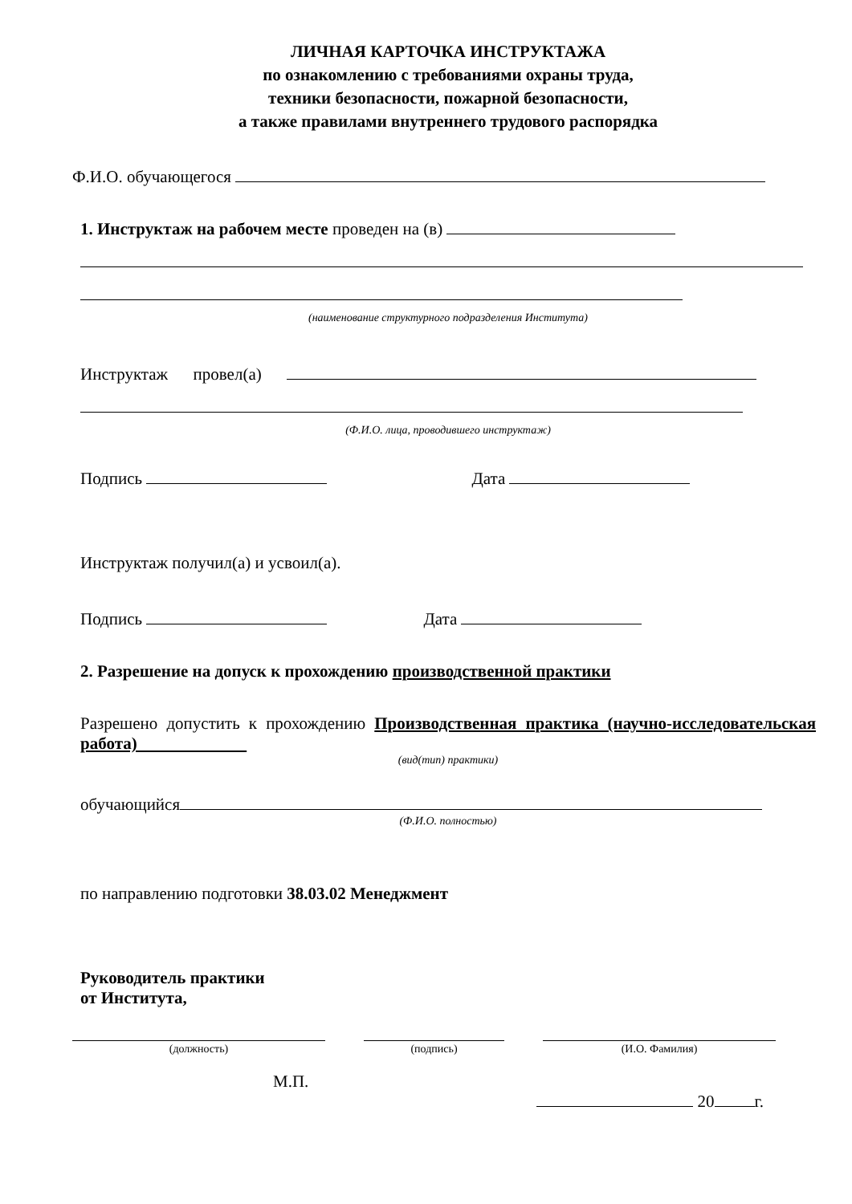ЛИЧНАЯ КАРТОЧКА ИНСТРУКТАЖА
по ознакомлению с требованиями охраны труда,
техники безопасности, пожарной безопасности,
а также правилами внутреннего трудового распорядка
Ф.И.О. обучающегося
1. Инструктаж на рабочем месте проведен на (в)
(наименование структурного подразделения Института)
Инструктаж провел(а)
(Ф.И.О. лица, проводившего инструктаж)
Подпись Дата
Инструктаж получил(а) и усвоил(а).
Подпись Дата
2. Разрешение на допуск к прохождению производственной практики
Разрешено допустить к прохождению Производственная практика (научно-исследовательская работа)
(вид(тип) практики)
обучающийся
(Ф.И.О. полностью)
по направлению подготовки 38.03.02 Менеджмент
Руководитель практики
от Института,
(должность) (подпись) (И.О. Фамилия)
М.П.
20 г.